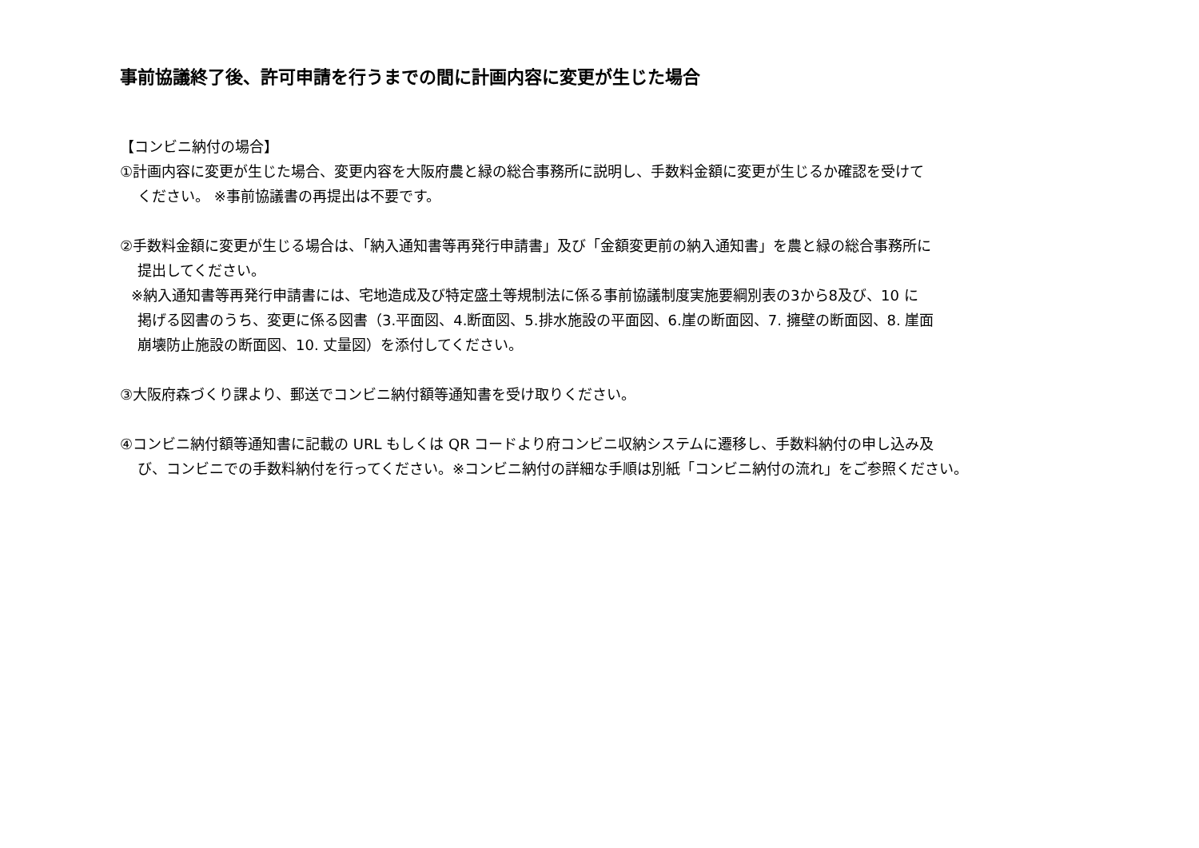事前協議終了後、許可申請を行うまでの間に計画内容に変更が生じた場合
【コンビニ納付の場合】
①計画内容に変更が生じた場合、変更内容を大阪府農と緑の総合事務所に説明し、手数料金額に変更が生じるか確認を受けて
ください。 ※事前協議書の再提出は不要です。
②手数料金額に変更が生じる場合は、「納入通知書等再発行申請書」及び「金額変更前の納入通知書」を農と緑の総合事務所に
提出してください。
※納入通知書等再発行申請書には、宅地造成及び特定盛土等規制法に係る事前協議制度実施要綱別表の3から8及び、10 に
掲げる図書のうち、変更に係る図書（3.平面図、4.断面図、5.排水施設の平面図、6.崖の断面図、7. 擁壁の断面図、8. 崖面
崩壊防止施設の断面図、10. 丈量図）を添付してください。
③大阪府森づくり課より、郵送でコンビニ納付額等通知書を受け取りください。
④コンビニ納付額等通知書に記載の URL もしくは QR コードより府コンビニ収納システムに遷移し、手数料納付の申し込み及
び、コンビニでの手数料納付を行ってください。※コンビニ納付の詳細な手順は別紙「コンビニ納付の流れ」をご参照ください。